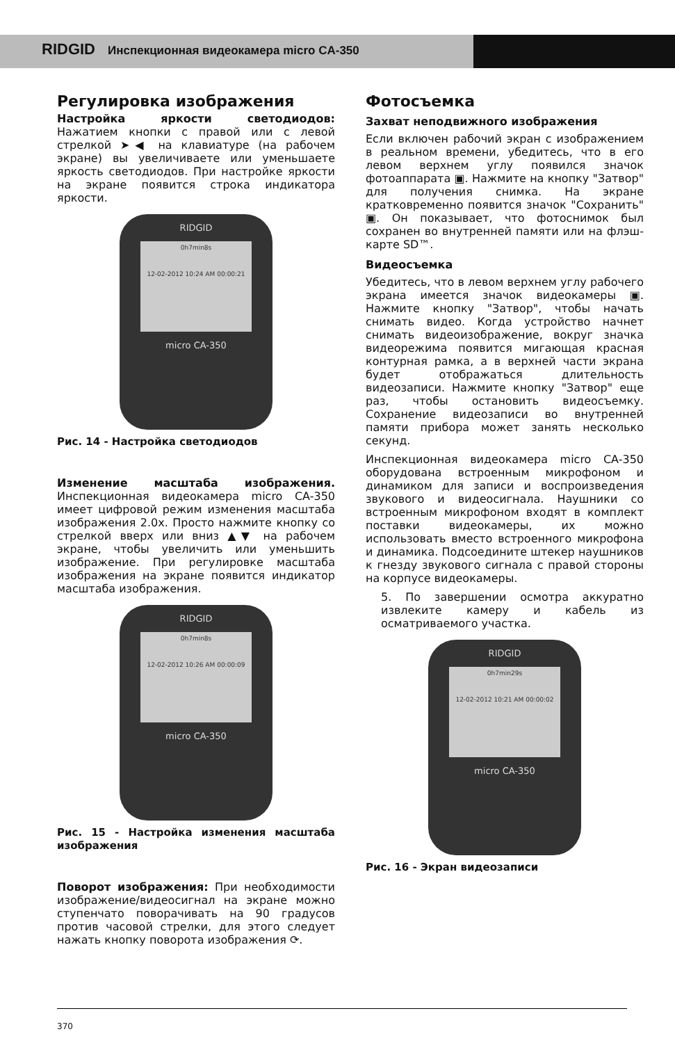RIDGID Инспекционная видеокамера micro CA-350
Регулировка изображения
Настройка яркости светодиодов: Нажатием кнопки с правой или с левой стрелкой ➤◀ на клавиатуре (на рабочем экране) вы увеличиваете или уменьшаете яркость светодиодов. При настройке яркости на экране появится строка индикатора яркости.
RIDGID
0h7min8s
12-02-2012 10:24 AM 00:00:21
micro CA-350
Рис. 14 - Настройка светодиодов
Изменение масштаба изображения. Инспекционная видеокамера micro CA-350 имеет цифровой режим изменения масштаба изображения 2.0x. Просто нажмите кнопку со стрелкой вверх или вниз ▲▼ на рабочем экране, чтобы увеличить или уменьшить изображение. При регулировке масштаба изображения на экране появится индикатор масштаба изображения.
RIDGID
0h7min8s
12-02-2012 10:26 AM 00:00:09
micro CA-350
Рис. 15 - Настройка изменения масштаба изображения
Поворот изображения: При необходимости изображение/видеосигнал на экране можно ступенчато поворачивать на 90 градусов против часовой стрелки, для этого следует нажать кнопку поворота изображения ⟳.
Фотосъемка
Захват неподвижного изображения
Если включен рабочий экран с изображением в реальном времени, убедитесь, что в его левом верхнем углу появился значок фотоаппарата ▣. Нажмите на кнопку "Затвор" для получения снимка. На экране кратковременно появится значок "Сохранить" ▣. Он показывает, что фотоснимок был сохранен во внутренней памяти или на флэш-карте SD™.
Видеосъемка
Убедитесь, что в левом верхнем углу рабочего экрана имеется значок видеокамеры ▣. Нажмите кнопку "Затвор", чтобы начать снимать видео. Когда устройство начнет снимать видеоизображение, вокруг значка видеорежима появится мигающая красная контурная рамка, а в верхней части экрана будет отображаться длительность видеозаписи. Нажмите кнопку "Затвор" еще раз, чтобы остановить видеосъемку. Сохранение видеозаписи во внутренней памяти прибора может занять несколько секунд.
Инспекционная видеокамера micro CA-350 оборудована встроенным микрофоном и динамиком для записи и воспроизведения звукового и видеосигнала. Наушники со встроенным микрофоном входят в комплект поставки видеокамеры, их можно использовать вместо встроенного микрофона и динамика. Подсоедините штекер наушников к гнезду звукового сигнала с правой стороны на корпусе видеокамеры.
5. По завершении осмотра аккуратно извлеките камеру и кабель из осматриваемого участка.
RIDGID
0h7min29s
12-02-2012 10:21 AM 00:00:02
micro CA-350
Рис. 16 - Экран видеозаписи
370